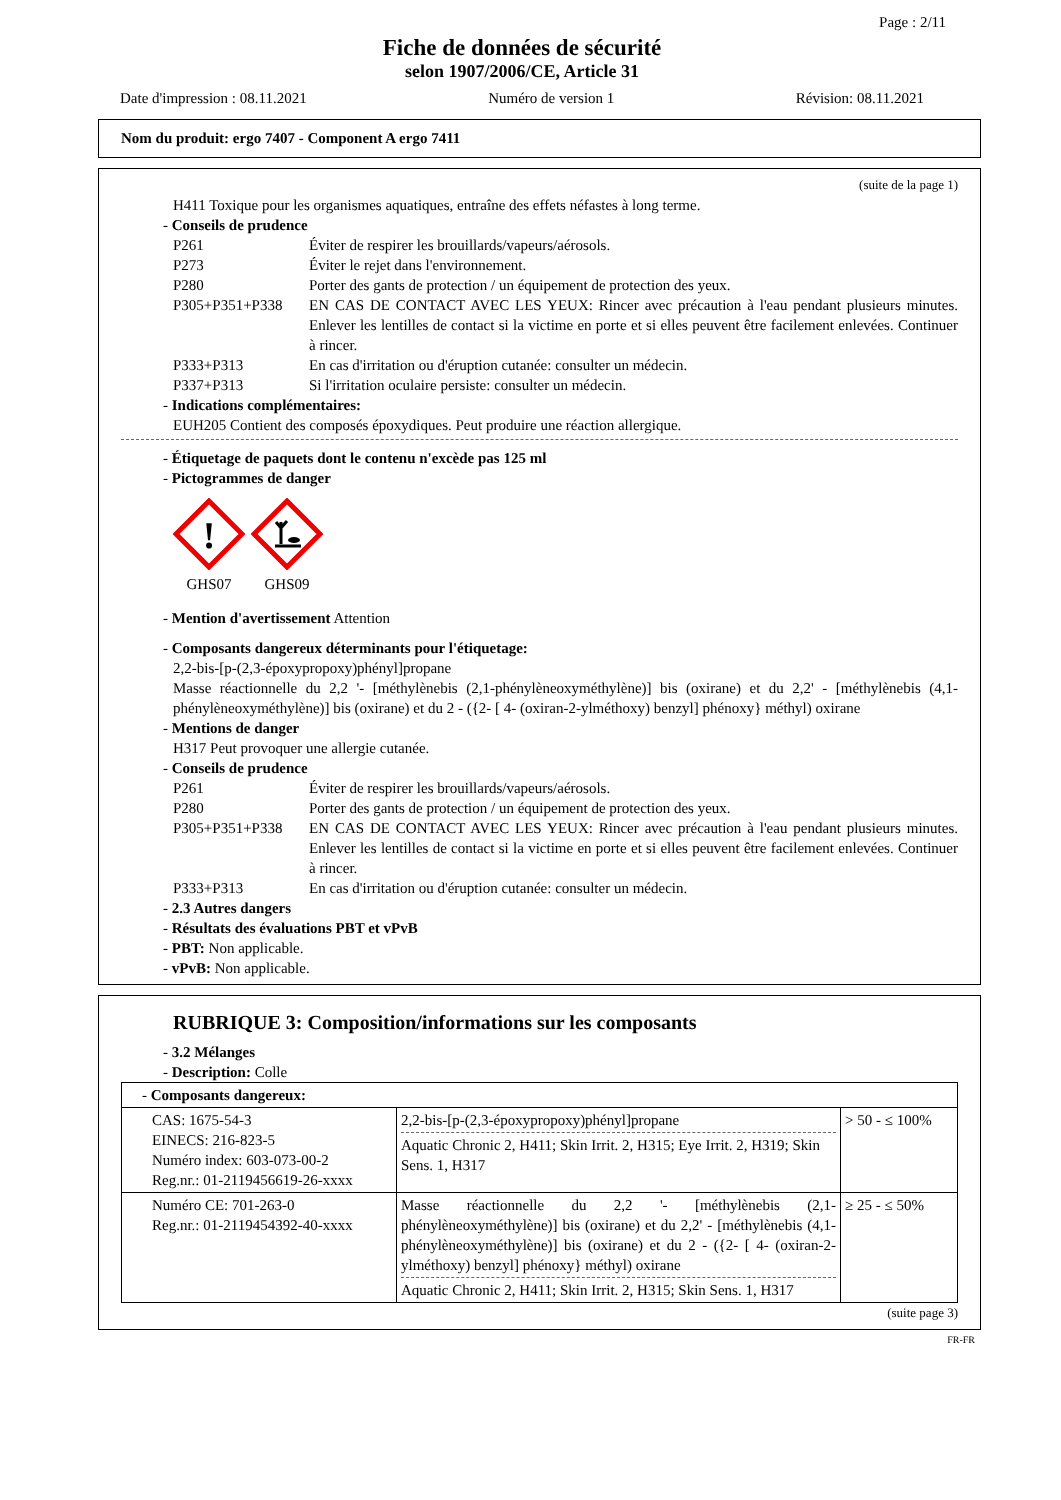Page : 2/11
Fiche de données de sécurité
selon 1907/2006/CE, Article 31
Date d'impression : 08.11.2021 Numéro de version 1 Révision: 08.11.2021
Nom du produit: ergo 7407 - Component A ergo 7411
(suite de la page 1)
H411 Toxique pour les organismes aquatiques, entraîne des effets néfastes à long terme.
- Conseils de prudence
P261 Éviter de respirer les brouillards/vapeurs/aérosols.
P273 Éviter le rejet dans l'environnement.
P280 Porter des gants de protection / un équipement de protection des yeux.
P305+P351+P338 EN CAS DE CONTACT AVEC LES YEUX: Rincer avec précaution à l'eau pendant plusieurs minutes. Enlever les lentilles de contact si la victime en porte et si elles peuvent être facilement enlevées. Continuer à rincer.
P333+P313 En cas d'irritation ou d'éruption cutanée: consulter un médecin.
P337+P313 Si l'irritation oculaire persiste: consulter un médecin.
- Indications complémentaires:
EUH205 Contient des composés époxydiques. Peut produire une réaction allergique.
- Étiquetage de paquets dont le contenu n'excède pas 125 ml
- Pictogrammes de danger
!
GHS07
GHS09
- Mention d'avertissement Attention
- Composants dangereux déterminants pour l'étiquetage:
2,2-bis-[p-(2,3-époxypropoxy)phényl]propane
Masse réactionnelle du 2,2 '- [méthylènebis (2,1-phénylèneoxyméthylène)] bis (oxirane) et du 2,2' - [méthylènebis (4,1-phénylèneoxyméthylène)] bis (oxirane) et du 2 - ({2- [ 4- (oxiran-2-ylméthoxy) benzyl] phénoxy} méthyl) oxirane
- Mentions de danger
H317 Peut provoquer une allergie cutanée.
- Conseils de prudence
P261 Éviter de respirer les brouillards/vapeurs/aérosols.
P280 Porter des gants de protection / un équipement de protection des yeux.
P305+P351+P338 EN CAS DE CONTACT AVEC LES YEUX: Rincer avec précaution à l'eau pendant plusieurs minutes. Enlever les lentilles de contact si la victime en porte et si elles peuvent être facilement enlevées. Continuer à rincer.
P333+P313 En cas d'irritation ou d'éruption cutanée: consulter un médecin.
- 2.3 Autres dangers
- Résultats des évaluations PBT et vPvB
- PBT: Non applicable.
- vPvB: Non applicable.
RUBRIQUE 3: Composition/informations sur les composants
- 3.2 Mélanges
- Description: Colle
| - Composants dangereux: | | |
| CAS: 1675-54-3 EINECS: 216-823-5 Numéro index: 603-073-00-2 Reg.nr.: 01-2119456619-26-xxxx | 2,2-bis-[p-(2,3-époxypropoxy)phényl]propane Aquatic Chronic 2, H411; Skin Irrit. 2, H315; Eye Irrit. 2, H319; Skin Sens. 1, H317 | > 50 - ≤ 100% |
| Numéro CE: 701-263-0 Reg.nr.: 01-2119454392-40-xxxx | Masse réactionnelle du 2,2 '- [méthylènebis (2,1-phénylèneoxyméthylène)] bis (oxirane) et du 2,2' - [méthylènebis (4,1-phénylèneoxyméthylène)] bis (oxirane) et du 2 - ({2- [ 4- (oxiran-2-ylméthoxy) benzyl] phénoxy} méthyl) oxirane Aquatic Chronic 2, H411; Skin Irrit. 2, H315; Skin Sens. 1, H317 | ≥ 25 - ≤ 50% |
(suite page 3)
FR-FR